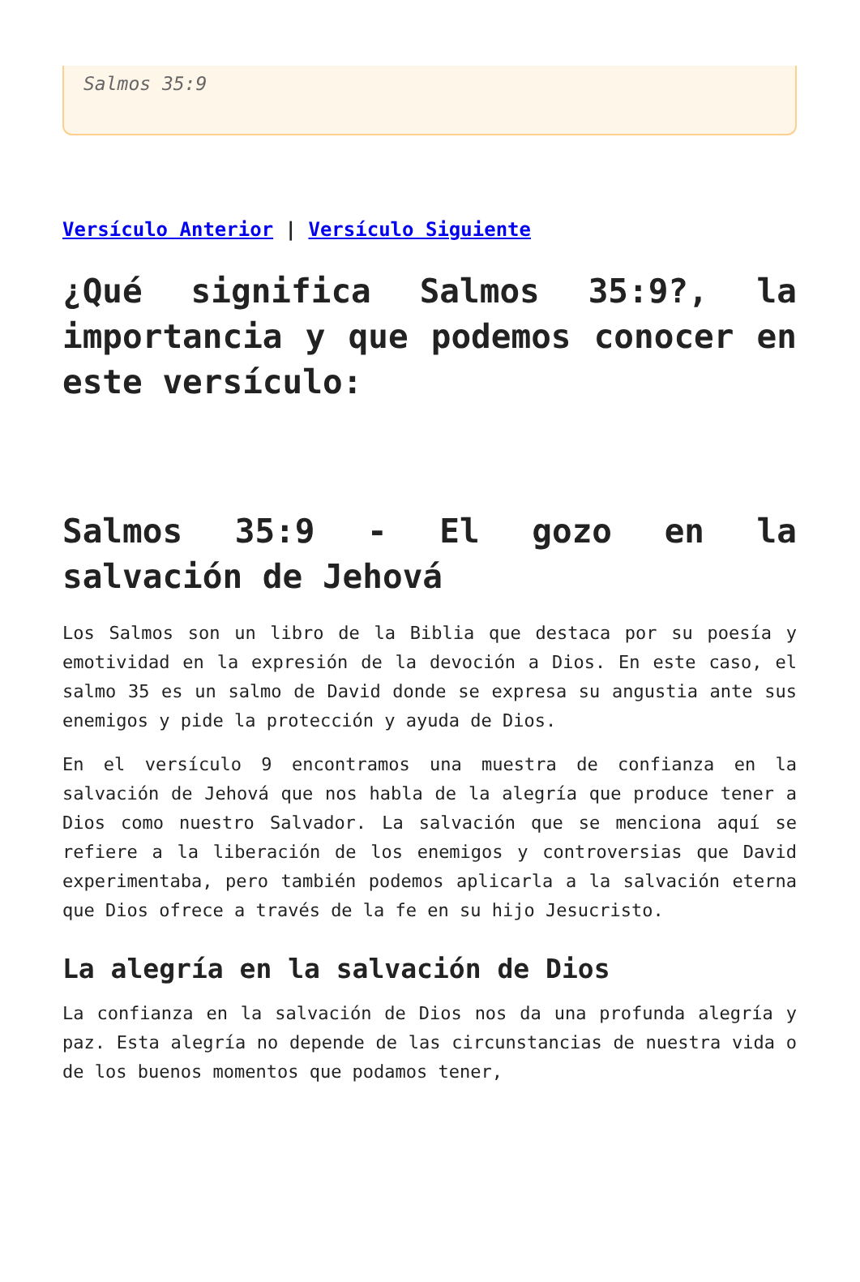Salmos 35:9
Versículo Anterior | Versículo Siguiente
¿Qué significa Salmos 35:9?, la importancia y que podemos conocer en este versículo:
Salmos 35:9 - El gozo en la salvación de Jehová
Los Salmos son un libro de la Biblia que destaca por su poesía y emotividad en la expresión de la devoción a Dios. En este caso, el salmo 35 es un salmo de David donde se expresa su angustia ante sus enemigos y pide la protección y ayuda de Dios.
En el versículo 9 encontramos una muestra de confianza en la salvación de Jehová que nos habla de la alegría que produce tener a Dios como nuestro Salvador. La salvación que se menciona aquí se refiere a la liberación de los enemigos y controversias que David experimentaba, pero también podemos aplicarla a la salvación eterna que Dios ofrece a través de la fe en su hijo Jesucristo.
La alegría en la salvación de Dios
La confianza en la salvación de Dios nos da una profunda alegría y paz. Esta alegría no depende de las circunstancias de nuestra vida o de los buenos momentos que podamos tener,